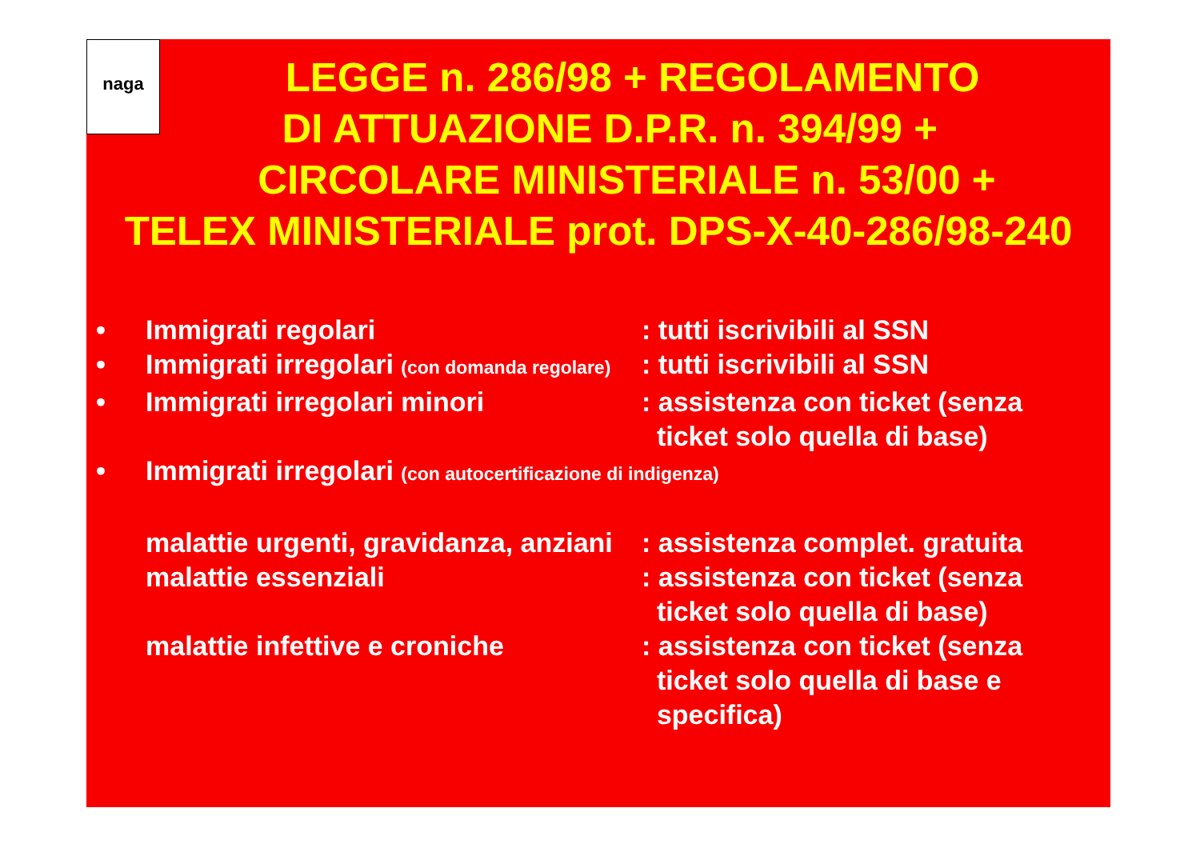naga
LEGGE n. 286/98 + REGOLAMENTO
DI ATTUAZIONE D.P.R. n. 394/99 +
CIRCOLARE MINISTERIALE n. 53/00 +
TELEX MINISTERIALE prot. DPS-X-40-286/98-240
• Immigrati regolari : tutti iscrivibili al SSN
• Immigrati irregolari (con domanda regolare)
: tutti iscrivibili al SSN
• Immigrati irregolari minori : assistenza con ticket (senza
ticket solo quella di base)
• Immigrati irregolari (con autocertificazione di indigenza)
malattie urgenti, gravidanza, anziani
: assistenza complet. gratuita
malattie essenziali : assistenza con ticket (senza
ticket solo quella di base)
malattie infettive e croniche : assistenza con ticket (senza
ticket solo quella di base e
specifica)